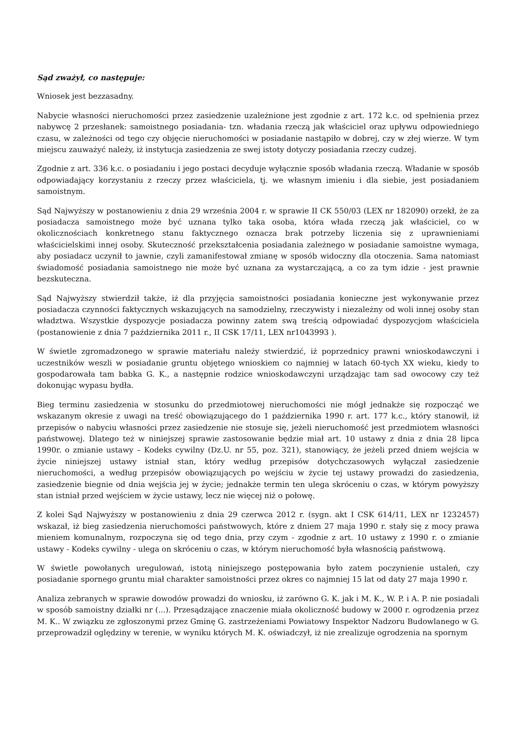Sąd zważył, co następuje:
Wniosek jest bezzasadny.
Nabycie własności nieruchomości przez zasiedzenie uzależnione jest zgodnie z art. 172 k.c. od spełnienia przez nabywcę 2 przesłanek: samoistnego posiadania- tzn. władania rzeczą jak właściciel oraz upływu odpowiedniego czasu, w zależności od tego czy objęcie nieruchomości w posiadanie nastąpiło w dobrej, czy w złej wierze. W tym miejscu zauważyć należy, iż instytucja zasiedzenia ze swej istoty dotyczy posiadania rzeczy cudzej.
Zgodnie z art. 336 k.c. o posiadaniu i jego postaci decyduje wyłącznie sposób władania rzeczą. Władanie w sposób odpowiadający korzystaniu z rzeczy przez właściciela, tj. we własnym imieniu i dla siebie, jest posiadaniem samoistnym.
Sąd Najwyższy w postanowieniu z dnia 29 września 2004 r. w sprawie II CK 550/03 (LEX nr 182090) orzekł, że za posiadacza samoistnego może być uznana tylko taka osoba, która włada rzeczą jak właściciel, co w okolicznościach konkretnego stanu faktycznego oznacza brak potrzeby liczenia się z uprawnieniami właścicielskimi innej osoby. Skuteczność przekształcenia posiadania zależnego w posiadanie samoistne wymaga, aby posiadacz uczynił to jawnie, czyli zamanifestował zmianę w sposób widoczny dla otoczenia. Sama natomiast świadomość posiadania samoistnego nie może być uznana za wystarczającą, a co za tym idzie - jest prawnie bezskuteczna.
Sąd Najwyższy stwierdził także, iż dla przyjęcia samoistności posiadania konieczne jest wykonywanie przez posiadacza czynności faktycznych wskazujących na samodzielny, rzeczywisty i niezależny od woli innej osoby stan władztwa. Wszystkie dyspozycje posiadacza powinny zatem swą treścią odpowiadać dyspozycjom właściciela (postanowienie z dnia 7 października 2011 r., II CSK 17/11, LEX nr1043993 ).
W świetle zgromadzonego w sprawie materiału należy stwierdzić, iż poprzednicy prawni wnioskodawczyni i uczestników weszli w posiadanie gruntu objętego wnioskiem co najmniej w latach 60-tych XX wieku, kiedy to gospodarowała tam babka G. K., a następnie rodzice wnioskodawczyni urządzając tam sad owocowy czy też dokonując wypasu bydła.
Bieg terminu zasiedzenia w stosunku do przedmiotowej nieruchomości nie mógł jednakże się rozpocząć we wskazanym okresie z uwagi na treść obowiązującego do 1 października 1990 r. art. 177 k.c., który stanowił, iż przepisów o nabyciu własności przez zasiedzenie nie stosuje się, jeżeli nieruchomość jest przedmiotem własności państwowej. Dlatego też w niniejszej sprawie zastosowanie będzie miał art. 10 ustawy z dnia z dnia 28 lipca 1990r. o zmianie ustawy – Kodeks cywilny (Dz.U. nr 55, poz. 321), stanowiący, że jeżeli przed dniem wejścia w życie niniejszej ustawy istniał stan, który według przepisów dotychczasowych wyłączał zasiedzenie nieruchomości, a według przepisów obowiązujących po wejściu w życie tej ustawy prowadzi do zasiedzenia, zasiedzenie biegnie od dnia wejścia jej w życie; jednakże termin ten ulega skróceniu o czas, w którym powyższy stan istniał przed wejściem w życie ustawy, lecz nie więcej niż o połowę.
Z kolei Sąd Najwyższy w postanowieniu z dnia 29 czerwca 2012 r. (sygn. akt I CSK 614/11, LEX nr 1232457) wskazał, iż bieg zasiedzenia nieruchomości państwowych, które z dniem 27 maja 1990 r. stały się z mocy prawa mieniem komunalnym, rozpoczyna się od tego dnia, przy czym - zgodnie z art. 10 ustawy z 1990 r. o zmianie ustawy - Kodeks cywilny - ulega on skróceniu o czas, w którym nieruchomość była własnością państwową.
W świetle powołanych uregulowań, istotą niniejszego postępowania było zatem poczynienie ustaleń, czy posiadanie spornego gruntu miał charakter samoistności przez okres co najmniej 15 lat od daty 27 maja 1990 r.
Analiza zebranych w sprawie dowodów prowadzi do wniosku, iż zarówno G. K. jak i M. K., W. P. i A. P. nie posiadali w sposób samoistny działki nr (...). Przesądzające znaczenie miała okoliczność budowy w 2000 r. ogrodzenia przez M. K.. W związku ze zgłoszonymi przez Gminę G. zastrzeżeniami Powiatowy Inspektor Nadzoru Budowlanego w G. przeprowadził oględziny w terenie, w wyniku których M. K. oświadczył, iż nie zrealizuje ogrodzenia na spornym